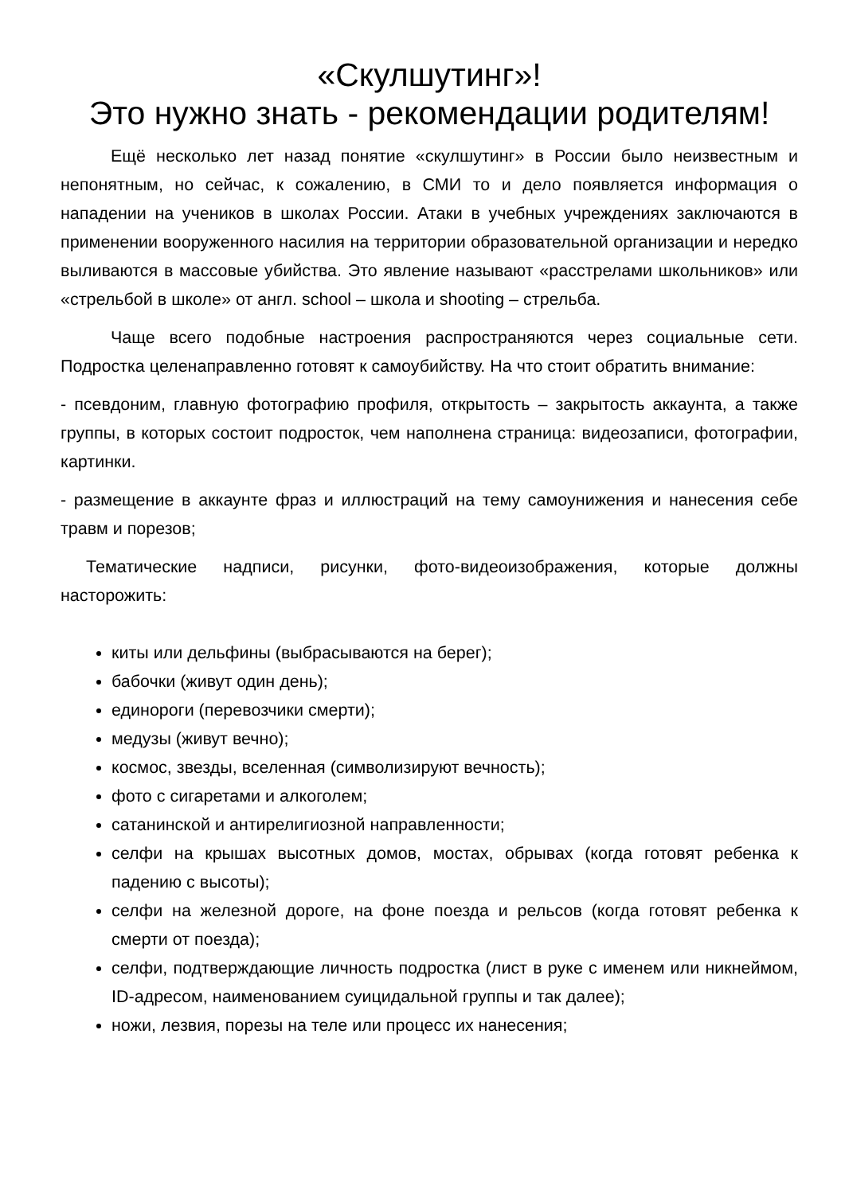«Скулшутинг»!
Это нужно знать - рекомендации родителям!
Ещё несколько лет назад понятие «скулшутинг» в России было неизвестным и непонятным, но сейчас, к сожалению, в СМИ то и дело появляется информация о нападении на учеников в школах России. Атаки в учебных учреждениях заключаются в применении вооруженного насилия на территории образовательной организации и нередко выливаются в массовые убийства. Это явление называют «расстрелами школьников» или «стрельбой в школе» от англ. school – школа и shooting – стрельба.
Чаще всего подобные настроения распространяются через социальные сети. Подростка целенаправленно готовят к самоубийству. На что стоит обратить внимание:
- псевдоним, главную фотографию профиля, открытость – закрытость аккаунта, а также группы, в которых состоит подросток, чем наполнена страница: видеозаписи, фотографии, картинки.
- размещение в аккаунте фраз и иллюстраций на тему самоунижения и нанесения себе травм и порезов;
Тематические надписи, рисунки, фото-видеоизображения, которые должны насторожить:
киты или дельфины (выбрасываются на берег);
бабочки (живут один день);
единороги (перевозчики смерти);
медузы (живут вечно);
космос, звезды, вселенная (символизируют вечность);
фото с сигаретами и алкоголем;
сатанинской и антирелигиозной направленности;
селфи на крышах высотных домов, мостах, обрывах (когда готовят ребенка к падению с высоты);
селфи на железной дороге, на фоне поезда и рельсов (когда готовят ребенка к смерти от поезда);
селфи, подтверждающие личность подростка (лист в руке с именем или никнеймом, ID-адресом, наименованием суицидальной группы и так далее);
ножи, лезвия, порезы на теле или процесс их нанесения;